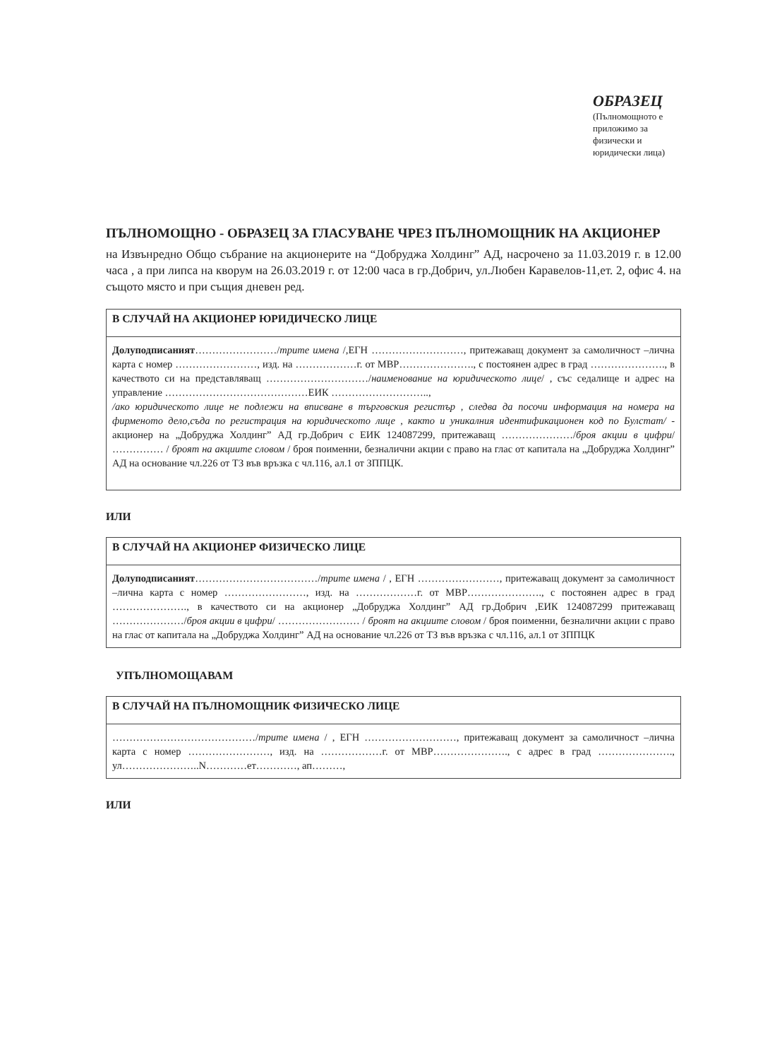ОБРАЗЕЦ
(Пълномощното е приложимо за физически и юридически лица)
ПЪЛНОМОЩНО - ОБРАЗЕЦ ЗА ГЛАСУВАНЕ ЧРЕЗ ПЪЛНОМОЩНИК НА АКЦИОНЕР
на Извънредно Общо събрание на акционерите на “Добруджа Холдинг” АД, насрочено за 11.03.2019 г. в 12.00 часа , а при липса на кворум на 26.03.2019 г. от 12:00 часа в гр.Добрич, ул.Любен Каравелов-11,ет. 2, офис 4. на същото място и при същия дневен ред.
В СЛУЧАЙ НА АКЦИОНЕР ЮРИДИЧЕСКО ЛИЦЕ
Долуподписаният……………………/трите имена /,ЕГН ………………………, притежаващ документ за самоличност –лична карта с номер ……………………, изд. на ………………г. от МВР…………………., с постоянен адрес в град …………………., в качеството си на представляващ …………………………/наименование на юридическото лице/ , със седалище и адрес на управление ……………………………………ЕИК ………………………..,
/ако юридическото лице не подлежи на вписване в търговския регистър , следва да посочи информация на номера на фирменото дело,съда по регистрация на юридическото лице , както и уникалния идентификационен код по Булстат/ - акционер на „Добруджа Холдинг” АД гр.Добрич с ЕИК 124087299, притежаващ …………………/броя акции в цифри/ …………… / броят на акциите словом / броя поименни, безналични акции с право на глас от капитала на „Добруджа Холдинг” АД на основание чл.226 от ТЗ във връзка с чл.116, ал.1 от ЗППЦК.
ИЛИ
В СЛУЧАЙ НА АКЦИОНЕР ФИЗИЧЕСКО ЛИЦЕ
Долуподписаният………………………………/трите имена / , ЕГН ……………………, притежаващ документ за самоличност –лична карта с номер ……………………, изд. на ………………г. от МВР…………………., с постоянен адрес в град …………………., в качеството си на акционер „Добруджа Холдинг” АД гр.Добрич ,ЕИК 124087299 притежаващ …………………/броя акции в цифри/ …………………… / броят на акциите словом / броя поименни, безналични акции с право на глас от капитала на „Добруджа Холдинг” АД на основание чл.226 от ТЗ във връзка с чл.116, ал.1 от ЗППЦК
УПЪЛНОМОЩАВАМ
В СЛУЧАЙ НА ПЪЛНОМОЩНИК ФИЗИЧЕСКО ЛИЦЕ
……………………………………/трите имена / , ЕГН ………………………, притежаващ документ за самоличност –лична карта с номер ……………………, изд. на ………………г. от МВР…………………., с адрес в град …………………., ул…………………..N…………ет…………, ап………,
ИЛИ